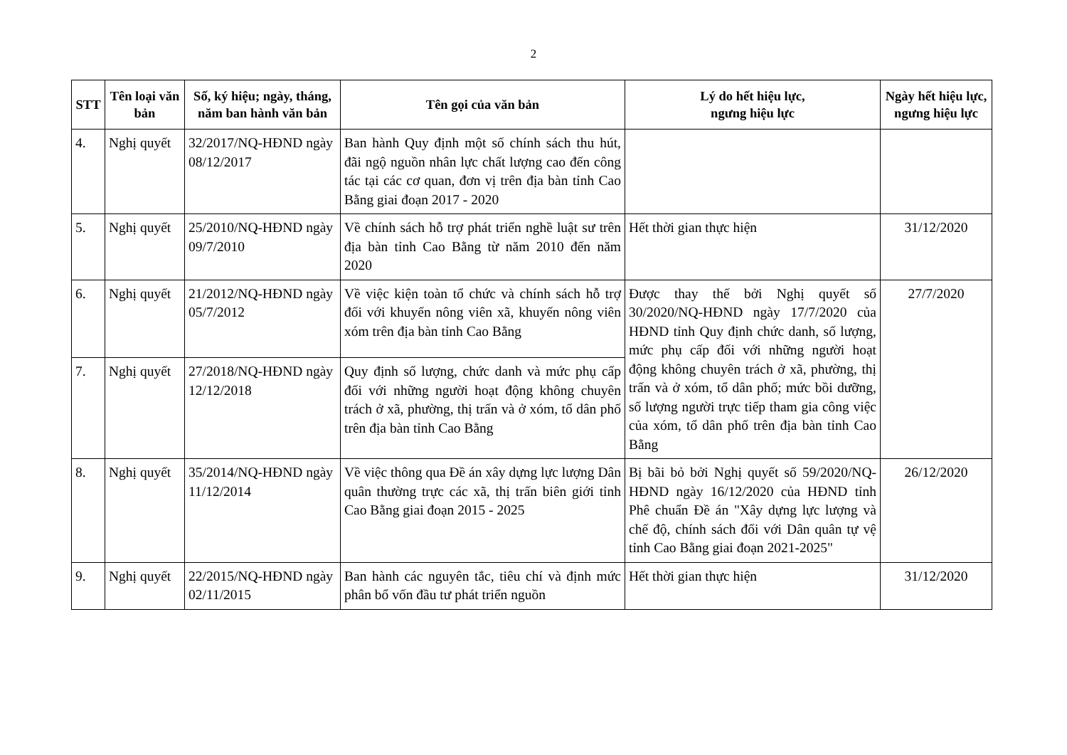2
| STT | Tên loại văn bản | Số, ký hiệu; ngày, tháng, năm ban hành văn bản | Tên gọi của văn bản | Lý do hết hiệu lực, ngưng hiệu lực | Ngày hết hiệu lực, ngưng hiệu lực |
| --- | --- | --- | --- | --- | --- |
| 4. | Nghị quyết | 32/2017/NQ-HĐND ngày 08/12/2017 | Ban hành Quy định một số chính sách thu hút, đãi ngộ nguồn nhân lực chất lượng cao đến công tác tại các cơ quan, đơn vị trên địa bàn tỉnh Cao Bằng giai đoạn 2017 - 2020 | | |
| 5. | Nghị quyết | 25/2010/NQ-HĐND ngày 09/7/2010 | Về chính sách hỗ trợ phát triển nghề luật sư trên địa bàn tỉnh Cao Bằng từ năm 2010 đến năm 2020 | Hết thời gian thực hiện | 31/12/2020 |
| 6. | Nghị quyết | 21/2012/NQ-HĐND ngày 05/7/2012 | Về việc kiện toàn tổ chức và chính sách hỗ trợ đối với khuyến nông viên xã, khuyến nông viên xóm trên địa bàn tỉnh Cao Bằng | Được thay thế bởi Nghị quyết số 30/2020/NQ-HĐND ngày 17/7/2020 của HĐND tỉnh Quy định chức danh, số lượng, mức phụ cấp đối với những người hoạt động không chuyên trách ở xã, phường, thị trấn và ở xóm, tổ dân phố; mức bồi dưỡng, số lượng người trực tiếp tham gia công việc của xóm, tổ dân phố trên địa bàn tỉnh Cao Bằng | 27/7/2020 |
| 7. | Nghị quyết | 27/2018/NQ-HĐND ngày 12/12/2018 | Quy định số lượng, chức danh và mức phụ cấp đối với những người hoạt động không chuyên trách ở xã, phường, thị trấn và ở xóm, tổ dân phố trên địa bàn tỉnh Cao Bằng | | |
| 8. | Nghị quyết | 35/2014/NQ-HĐND ngày 11/12/2014 | Về việc thông qua Đề án xây dựng lực lượng Dân quân thường trực các xã, thị trấn biên giới tỉnh Cao Bằng giai đoạn 2015 - 2025 | Bị bãi bỏ bởi Nghị quyết số 59/2020/NQ-HĐND ngày 16/12/2020 của HĐND tỉnh Phê chuẩn Đề án "Xây dựng lực lượng và chế độ, chính sách đối với Dân quân tự vệ tỉnh Cao Bằng giai đoạn 2021-2025" | 26/12/2020 |
| 9. | Nghị quyết | 22/2015/NQ-HĐND ngày 02/11/2015 | Ban hành các nguyên tắc, tiêu chí và định mức phân bổ vốn đầu tư phát triển nguồn | Hết thời gian thực hiện | 31/12/2020 |